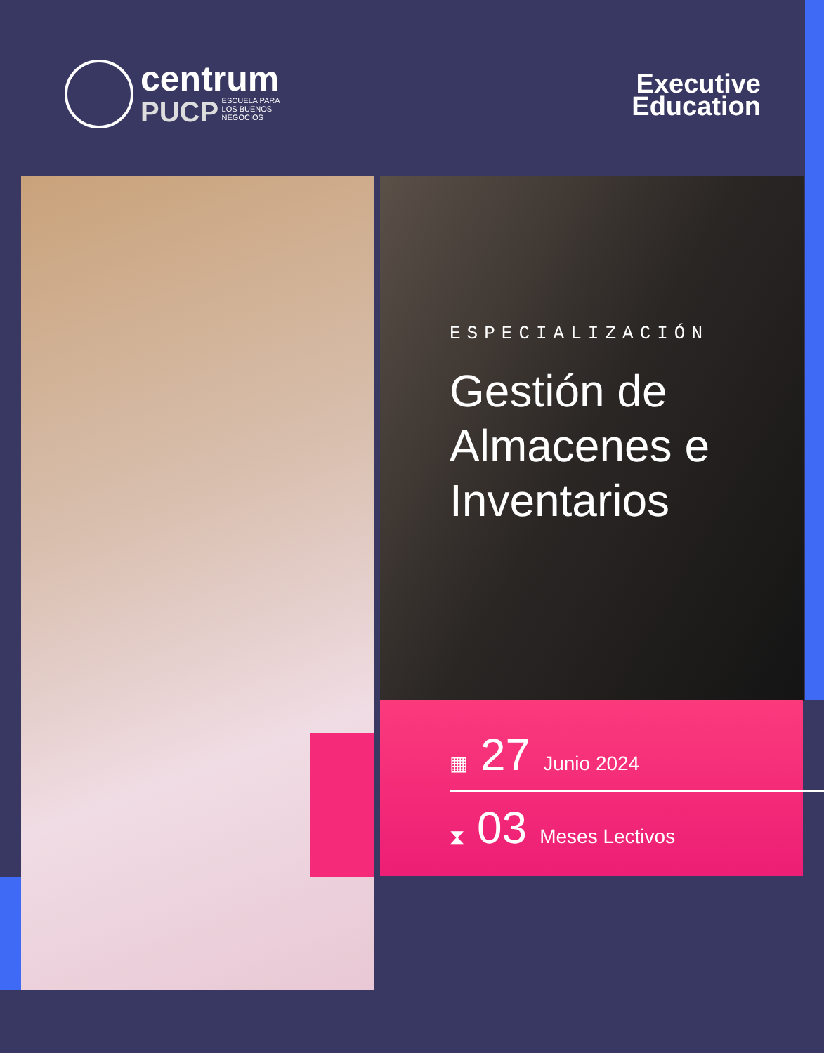centrum
PUCP ESCUELA PARA
LOS BUENOS
NEGOCIOS
Executive
Education
ESPECIALIZACIÓN
Gestión de Almacenes e Inventarios
▦ 27 Junio 2024
⧗ 03 Meses Lectivos